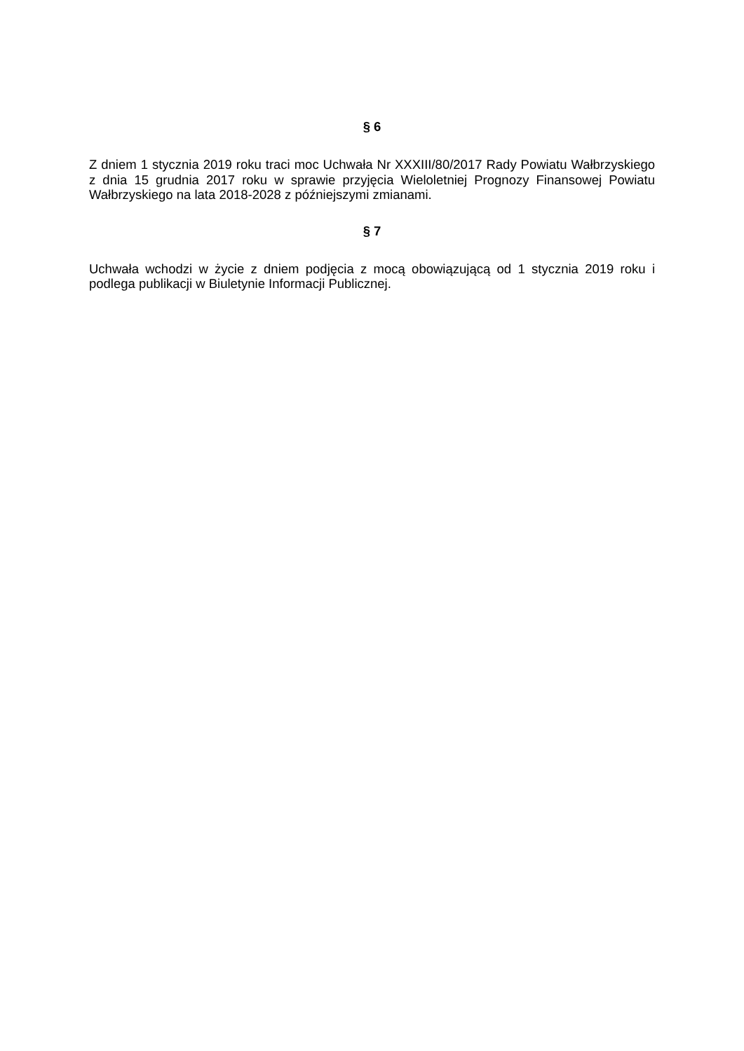§ 6
Z dniem 1 stycznia 2019 roku traci moc Uchwała Nr XXXIII/80/2017 Rady Powiatu Wałbrzyskiego z dnia 15 grudnia 2017 roku w sprawie przyjęcia Wieloletniej Prognozy Finansowej Powiatu Wałbrzyskiego na lata 2018-2028 z późniejszymi zmianami.
§ 7
Uchwała wchodzi w życie z dniem podjęcia z mocą obowiązującą od 1 stycznia 2019 roku i podlega publikacji w Biuletynie Informacji Publicznej.